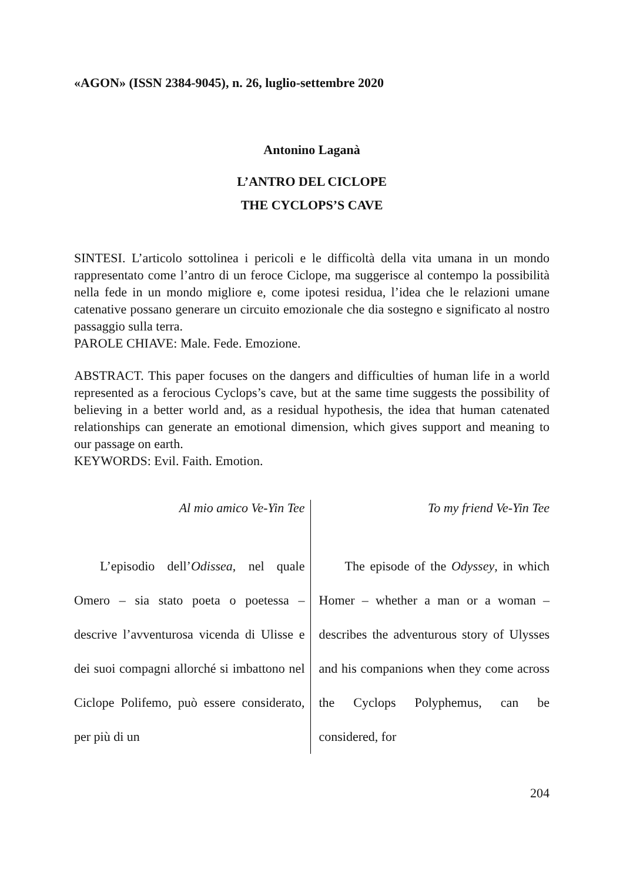«AGON» (ISSN 2384-9045), n. 26, luglio-settembre 2020
Antonino Laganà
L’ANTRO DEL CICLOPE
THE CYCLOPS’S CAVE
SINTESI. L’articolo sottolinea i pericoli e le difficoltà della vita umana in un mondo rappresentato come l’antro di un feroce Ciclope, ma suggerisce al contempo la possibilità nella fede in un mondo migliore e, come ipotesi residua, l’idea che le relazioni umane catenative possano generare un circuito emozionale che dia sostegno e significato al nostro passaggio sulla terra.
PAROLE CHIAVE: Male. Fede. Emozione.
ABSTRACT. This paper focuses on the dangers and difficulties of human life in a world represented as a ferocious Cyclops’s cave, but at the same time suggests the possibility of believing in a better world and, as a residual hypothesis, the idea that human catenated relationships can generate an emotional dimension, which gives support and meaning to our passage on earth.
KEYWORDS: Evil. Faith. Emotion.
Al mio amico Ve-Yin Tee
L’episodio dell’Odissea, nel quale Omero – sia stato poeta o poetessa – descrive l’avventurosa vicenda di Ulisse e dei suoi compagni allorché si imbattono nel Ciclope Polifemo, può essere considerato, per più di un
To my friend Ve-Yin Tee
The episode of the Odyssey, in which Homer – whether a man or a woman – describes the adventurous story of Ulysses and his companions when they come across the Cyclops Polyphemus, can be considered, for
204